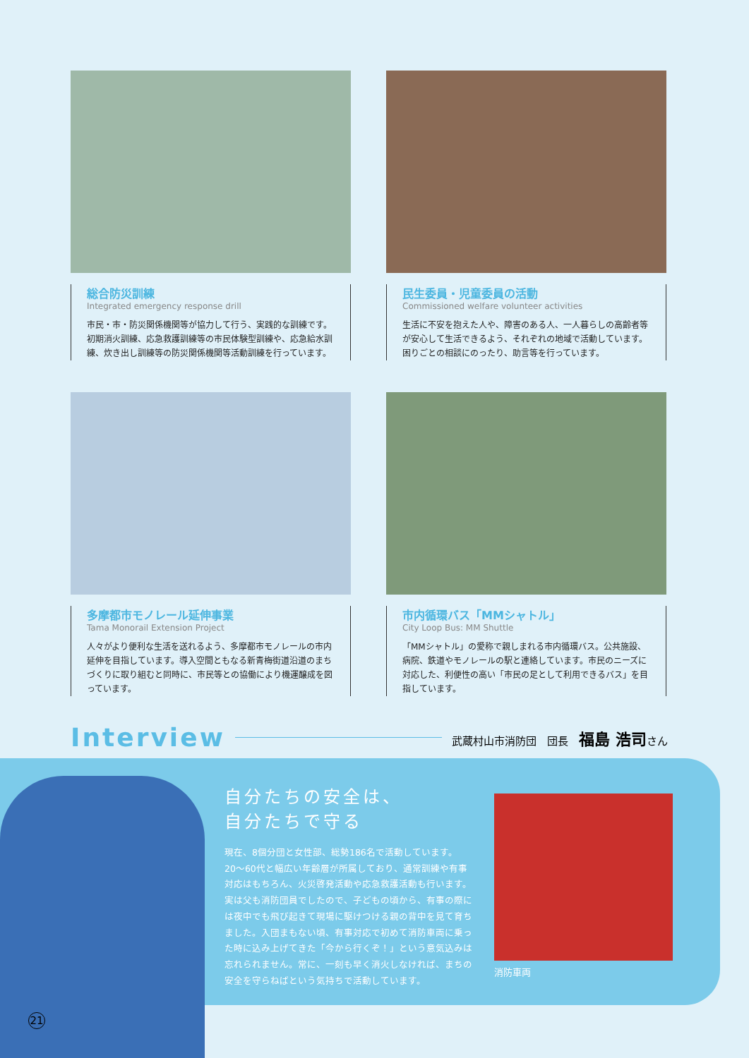総合防災訓練
Integrated emergency response drill
市民・市・防災関係機関等が協力して行う、実践的な訓練です。初期消火訓練、応急救護訓練等の市民体験型訓練や、応急給水訓練、炊き出し訓練等の防災関係機関等活動訓練を行っています。
民生委員・児童委員の活動
Commissioned welfare volunteer activities
生活に不安を抱えた人や、障害のある人、一人暮らしの高齢者等が安心して生活できるよう、それぞれの地域で活動しています。困りごとの相談にのったり、助言等を行っています。
多摩都市モノレール延伸事業
Tama Monorail Extension Project
人々がより便利な生活を送れるよう、多摩都市モノレールの市内延伸を目指しています。導入空間ともなる新青梅街道沿道のまちづくりに取り組むと同時に、市民等との協働により機運醸成を図っています。
市内循環バス「MMシャトル」
City Loop Bus: MM Shuttle
「MMシャトル」の愛称で親しまれる市内循環バス。公共施設、病院、鉄道やモノレールの駅と連絡しています。市民のニーズに対応した、利便性の高い「市民の足として利用できるバス」を目指しています。
Interview 武蔵村山市消防団　団長　福島 浩司さん
自分たちの安全は、
自分たちで守る
現在、8個分団と女性部、総勢186名で活動しています。20〜60代と幅広い年齢層が所属しており、通常訓練や有事対応はもちろん、火災啓発活動や応急救護活動も行います。実は父も消防団員でしたので、子どもの頃から、有事の際には夜中でも飛び起きて現場に駆けつける親の背中を見て育ちました。入団まもない頃、有事対応で初めて消防車両に乗った時に込み上げてきた「今から行くぞ！」という意気込みは忘れられません。常に、一刻も早く消火しなければ、まちの安全を守らねばという気持ちで活動しています。
消防車両
21